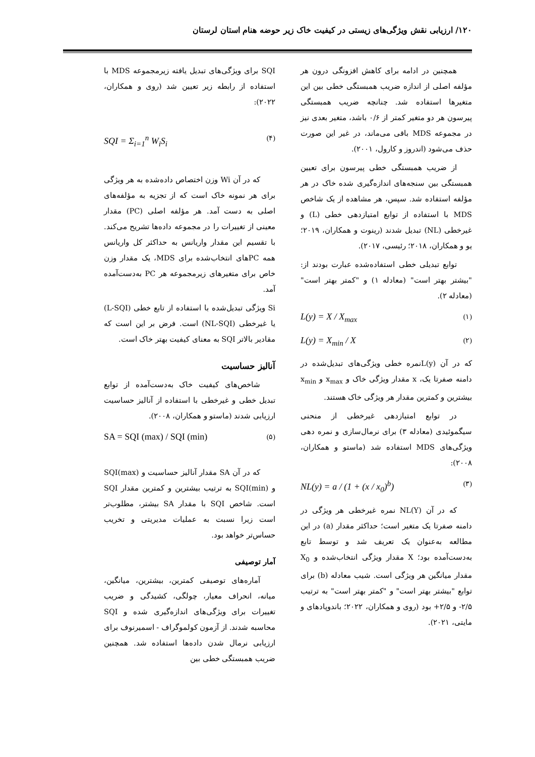۱۲۰/ ارزیابی نقش ویژگی‌های زیستی در کیفیت خاک زیر حوضه هنام استان لرستان
همچنین در ادامه برای کاهش افزونگی درون هر مؤلفه اصلی از اندازه ضریب همبستگی خطی بین این متغیرها استفاده شد. چنانچه ضریب همبستگی پیرسون هر دو متغیر کمتر از ۰/۶ باشد، متغیر بعدی نیز در مجموعه MDS باقی می‌ماند، در غیر این صورت حذف می‌شود (اندروز و کارول، ۲۰۰۱).
از ضریب همبستگی خطی پیرسون برای تعیین همبستگی بین سنجه‌های اندازه‌گیری شده خاک در هر مؤلفه استفاده شد. سپس، هر مشاهده از یک شاخص MDS با استفاده از توابع امتیازدهی خطی (L) و غیرخطی (NL) تبدیل شدند (رینوت و همکاران، ۲۰۱۹؛ یو و همکاران، ۲۰۱۸؛ رئیسی، ۲۰۱۷).
توابع تبدیلی خطی استفاده‌شده عبارت بودند از: "بیشتر بهتر است" (معادله ۱) و "کمتر بهتر است" (معادله ۲).
L(y) = X / X<sub>max</sub> (۱)
L(y) = X<sub>min</sub> / X (۲)
که در آن L(y)نمره خطی ویژگی‌های تبدیل‌شده در دامنه صفرتا یک، x مقدار ویژگی خاک و x<sub>max</sub> و x<sub>min</sub> بیشترین و کمترین مقدار هر ویژگی خاک هستند.
در توابع امتیازدهی غیرخطی از منحنی سیگموئیدی (معادله ۳) برای نرمال‌سازی و نمره دهی ویژگی‌های MDS استفاده شد (ماستو و همکاران، ۲۰۰۸):
NL(y) = a / (1 + (x / x<sub>0</sub>)<sup>b</sup>) (۳)
که در آن NL(Y) نمره غیرخطی هر ویژگی در دامنه صفرتا یک متغیر است؛ حداکثر مقدار (a) در این مطالعه به‌عنوان یک تعریف شد و توسط تابع به‌دست‌آمده بود؛ X مقدار ویژگی انتخاب‌شده و X<sub>0</sub> مقدار میانگین هر ویژگی است. شیب معادله (b) برای توابع "بیشتر بهتر است" و "کمتر بهتر است" به ترتیب ۲/۵- و ۲/۵+ بود (روی و همکاران، ۲۰۲۲؛ باندوپادهای و مایتی، ۲۰۲۱).
SQI برای ویژگی‌های تبدیل یافته زیرمجموعه MDS با استفاده از رابطه زیر تعیین شد (روی و همکاران، ۲۰۲۲):
SQI = Σ<sub>i=1</sub><sup>n</sup> W<sub>i</sub>S<sub>i</sub> (۴)
که در آن Wi وزن اختصاص داده‌شده به هر ویژگی برای هر نمونه خاک است که از تجزیه به مؤلفه‌های اصلی به دست آمد. هر مؤلفه اصلی (PC) مقدار معینی از تغییرات را در مجموعه داده‌ها تشریح می‌کند. با تقسیم این مقدار واریانس به حداکثر کل واریانس همه PCهای انتخاب‌شده برای MDS، یک مقدار وزن خاص برای متغیرهای زیرمجموعه هر PC به‌دست‌آمده آمد.
Si ویژگی تبدیل‌شده با استفاده از تابع خطی (L-SQI) یا غیرخطی (NL-SQI) است. فرض بر این است که مقادیر بالاتر SQI به معنای کیفیت بهتر خاک است.
آنالیز حساسیت
شاخص‌های کیفیت خاک به‌دست‌آمده از توابع تبدیل خطی و غیرخطی با استفاده از آنالیز حساسیت ارزیابی شدند (ماستو و همکاران، ۲۰۰۸).
SA = SQI (max) / SQI (min) (۵)
که در آن SA مقدار آنالیز حساسیت و SQI(max) و SQI(min) به ترتیب بیشترین و کمترین مقدار SQI است. شاخص SQI با مقدار SA بیشتر، مطلوب‌تر است زیرا نسبت به عملیات مدیریتی و تخریب حساس‌تر خواهد بود.
آمار توصیفی
آماره‌های توصیفی کمترین، بیشترین، میانگین، میانه، انحراف معیار، چولگی، کشیدگی و ضریب تغییرات برای ویژگی‌های اندازه‌گیری شده و SQI محاسبه شدند. از آزمون کولموگراف - اسمیرنوف برای ارزیابی نرمال شدن داده‌ها استفاده شد. همچنین ضریب همبستگی خطی بین